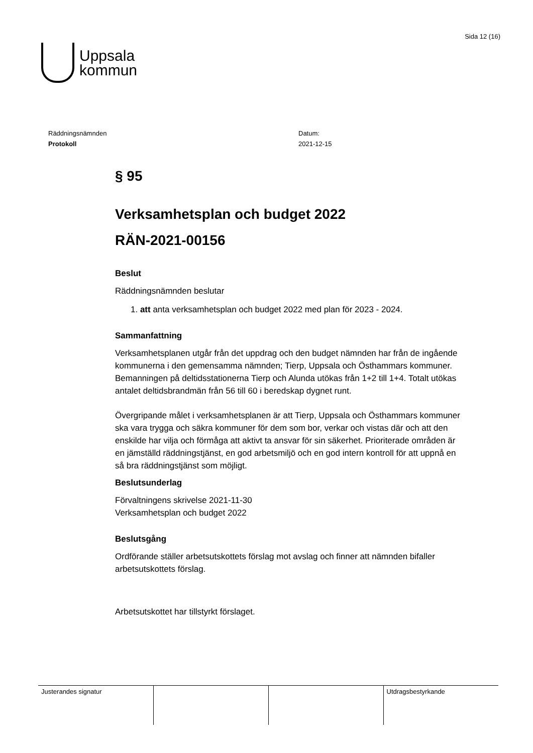Uppsala
kommun
Sida 12 (16)
Räddningsnämnden
Protokoll
Datum:
2021-12-15
§ 95
Verksamhetsplan och budget 2022
RÄN-2021-00156
Beslut
Räddningsnämnden beslutar
1. att anta verksamhetsplan och budget 2022 med plan för 2023 - 2024.
Sammanfattning
Verksamhetsplanen utgår från det uppdrag och den budget nämnden har från de ingående kommunerna i den gemensamma nämnden; Tierp, Uppsala och Östhammars kommuner.
Bemanningen på deltidsstationerna Tierp och Alunda utökas från 1+2 till 1+4. Totalt utökas antalet deltidsbrandmän från 56 till 60 i beredskap dygnet runt.
Övergripande målet i verksamhetsplanen är att Tierp, Uppsala och Östhammars kommuner ska vara trygga och säkra kommuner för dem som bor, verkar och vistas där och att den enskilde har vilja och förmåga att aktivt ta ansvar för sin säkerhet. Prioriterade områden är en jämställd räddningstjänst, en god arbetsmiljö och en god intern kontroll för att uppnå en så bra räddningstjänst som möjligt.
Beslutsunderlag
Förvaltningens skrivelse 2021-11-30
Verksamhetsplan och budget 2022
Beslutsgång
Ordförande ställer arbetsutskottets förslag mot avslag och finner att nämnden bifaller arbetsutskottets förslag.
Arbetsutskottet har tillstyrkt förslaget.
| Justerandes signatur | | | Utdragsbestyrkande |